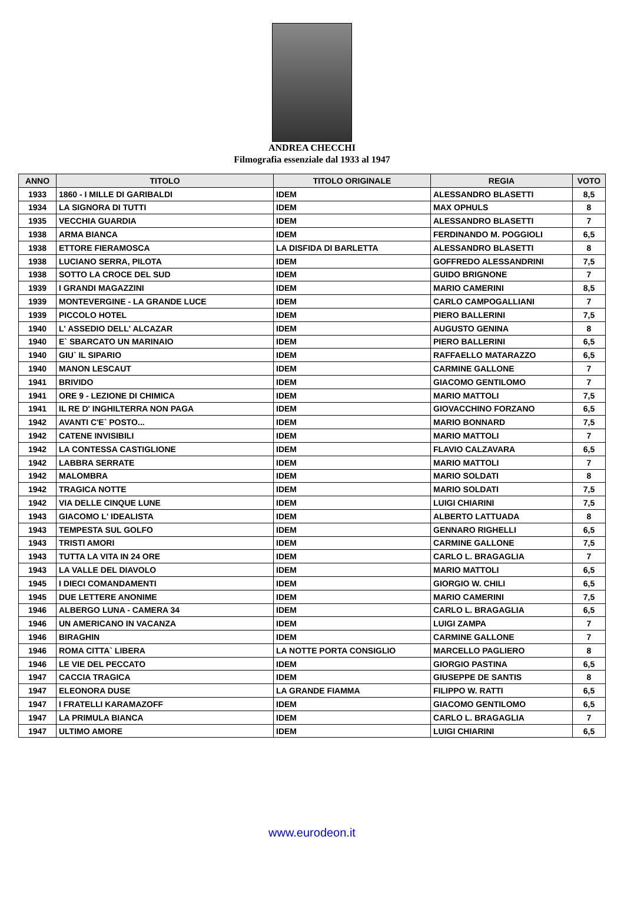ANDREA CHECCHI
Filmografia essenziale dal 1933 al 1947
| ANNO | TITOLO | TITOLO ORIGINALE | REGIA | VOTO |
| --- | --- | --- | --- | --- |
| 1933 | 1860 - I MILLE DI GARIBALDI | IDEM | ALESSANDRO BLASETTI | 8,5 |
| 1934 | LA SIGNORA DI TUTTI | IDEM | MAX OPHULS | 8 |
| 1935 | VECCHIA GUARDIA | IDEM | ALESSANDRO BLASETTI | 7 |
| 1938 | ARMA BIANCA | IDEM | FERDINANDO M. POGGIOLI | 6,5 |
| 1938 | ETTORE FIERAMOSCA | LA DISFIDA DI BARLETTA | ALESSANDRO BLASETTI | 8 |
| 1938 | LUCIANO SERRA, PILOTA | IDEM | GOFFREDO ALESSANDRINI | 7,5 |
| 1938 | SOTTO LA CROCE DEL SUD | IDEM | GUIDO BRIGNONE | 7 |
| 1939 | I GRANDI MAGAZZINI | IDEM | MARIO CAMERINI | 8,5 |
| 1939 | MONTEVERGINE - LA GRANDE LUCE | IDEM | CARLO CAMPOGALLIANI | 7 |
| 1939 | PICCOLO HOTEL | IDEM | PIERO BALLERINI | 7,5 |
| 1940 | L' ASSEDIO DELL' ALCAZAR | IDEM | AUGUSTO GENINA | 8 |
| 1940 | E` SBARCATO UN MARINAIO | IDEM | PIERO BALLERINI | 6,5 |
| 1940 | GIU` IL SIPARIO | IDEM | RAFFAELLO MATARAZZO | 6,5 |
| 1940 | MANON LESCAUT | IDEM | CARMINE GALLONE | 7 |
| 1941 | BRIVIDO | IDEM | GIACOMO GENTILOMO | 7 |
| 1941 | ORE 9 - LEZIONE DI CHIMICA | IDEM | MARIO MATTOLI | 7,5 |
| 1941 | IL RE D' INGHILTERRA NON PAGA | IDEM | GIOVACCHINO FORZANO | 6,5 |
| 1942 | AVANTI C'E` POSTO... | IDEM | MARIO BONNARD | 7,5 |
| 1942 | CATENE INVISIBILI | IDEM | MARIO MATTOLI | 7 |
| 1942 | LA CONTESSA CASTIGLIONE | IDEM | FLAVIO CALZAVARA | 6,5 |
| 1942 | LABBRA SERRATE | IDEM | MARIO MATTOLI | 7 |
| 1942 | MALOMBRA | IDEM | MARIO SOLDATI | 8 |
| 1942 | TRAGICA NOTTE | IDEM | MARIO SOLDATI | 7,5 |
| 1942 | VIA DELLE CINQUE LUNE | IDEM | LUIGI CHIARINI | 7,5 |
| 1943 | GIACOMO L' IDEALISTA | IDEM | ALBERTO LATTUADA | 8 |
| 1943 | TEMPESTA SUL GOLFO | IDEM | GENNARO RIGHELLI | 6,5 |
| 1943 | TRISTI AMORI | IDEM | CARMINE GALLONE | 7,5 |
| 1943 | TUTTA LA VITA IN 24 ORE | IDEM | CARLO L. BRAGAGLIA | 7 |
| 1943 | LA VALLE DEL DIAVOLO | IDEM | MARIO MATTOLI | 6,5 |
| 1945 | I DIECI COMANDAMENTI | IDEM | GIORGIO W. CHILI | 6,5 |
| 1945 | DUE LETTERE ANONIME | IDEM | MARIO CAMERINI | 7,5 |
| 1946 | ALBERGO LUNA - CAMERA 34 | IDEM | CARLO L. BRAGAGLIA | 6,5 |
| 1946 | UN AMERICANO IN VACANZA | IDEM | LUIGI ZAMPA | 7 |
| 1946 | BIRAGHIN | IDEM | CARMINE GALLONE | 7 |
| 1946 | ROMA CITTA` LIBERA | LA NOTTE PORTA CONSIGLIO | MARCELLO PAGLIERO | 8 |
| 1946 | LE VIE DEL PECCATO | IDEM | GIORGIO PASTINA | 6,5 |
| 1947 | CACCIA TRAGICA | IDEM | GIUSEPPE DE SANTIS | 8 |
| 1947 | ELEONORA DUSE | LA GRANDE FIAMMA | FILIPPO W. RATTI | 6,5 |
| 1947 | I FRATELLI KARAMAZOFF | IDEM | GIACOMO GENTILOMO | 6,5 |
| 1947 | LA PRIMULA BIANCA | IDEM | CARLO L. BRAGAGLIA | 7 |
| 1947 | ULTIMO AMORE | IDEM | LUIGI CHIARINI | 6,5 |
www.eurodeon.it